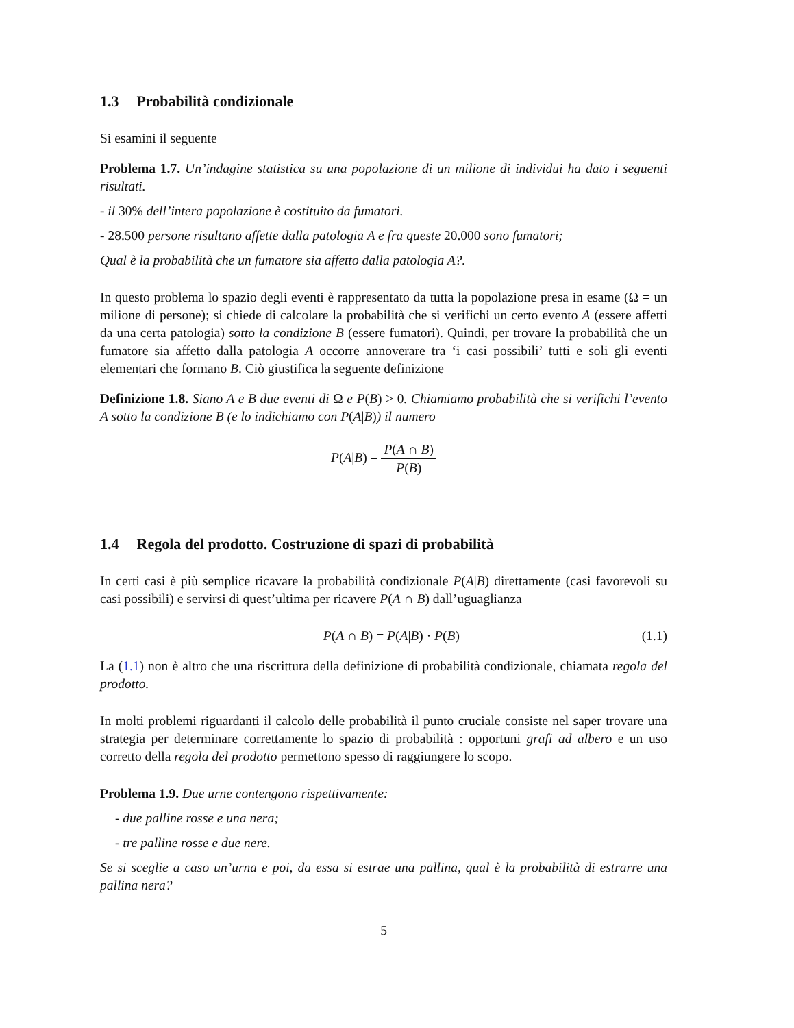1.3 Probabilità condizionale
Si esamini il seguente
Problema 1.7. Un’indagine statistica su una popolazione di un milione di individui ha dato i seguenti risultati.
- il 30% dell’intera popolazione è costituito da fumatori.
- 28.500 persone risultano affette dalla patologia A e fra queste 20.000 sono fumatori;
Qual è la probabilità che un fumatore sia affetto dalla patologia A?.
In questo problema lo spazio degli eventi è rappresentato da tutta la popolazione presa in esame (Ω = un milione di persone); si chiede di calcolare la probabilità che si verifichi un certo evento A (essere affetti da una certa patologia) sotto la condizione B (essere fumatori). Quindi, per trovare la probabilità che un fumatore sia affetto dalla patologia A occorre annoverare tra ‘i casi possibili’ tutti e soli gli eventi elementari che formano B. Ciò giustifica la seguente definizione
Definizione 1.8. Siano A e B due eventi di Ω e P(B) > 0. Chiamiamo probabilità che si verifichi l’evento A sotto la condizione B (e lo indichiamo con P(A|B)) il numero
P(A|B) = P(A ∩ B) P(B)
1.4 Regola del prodotto. Costruzione di spazi di probabilità
In certi casi è più semplice ricavare la probabilità condizionale P(A|B) direttamente (casi favorevoli su casi possibili) e servirsi di quest’ultima per ricavere P(A ∩ B) dall’uguaglianza
P(A ∩ B) = P(A|B) · P(B) (1.1)
La (1.1) non è altro che una riscrittura della definizione di probabilità condizionale, chiamata regola del prodotto.
In molti problemi riguardanti il calcolo delle probabilità il punto cruciale consiste nel saper trovare una strategia per determinare correttamente lo spazio di probabilità : opportuni grafi ad albero e un uso corretto della regola del prodotto permettono spesso di raggiungere lo scopo.
Problema 1.9. Due urne contengono rispettivamente:
- due palline rosse e una nera;
- tre palline rosse e due nere.
Se si sceglie a caso un’urna e poi, da essa si estrae una pallina, qual è la probabilità di estrarre una pallina nera?
5